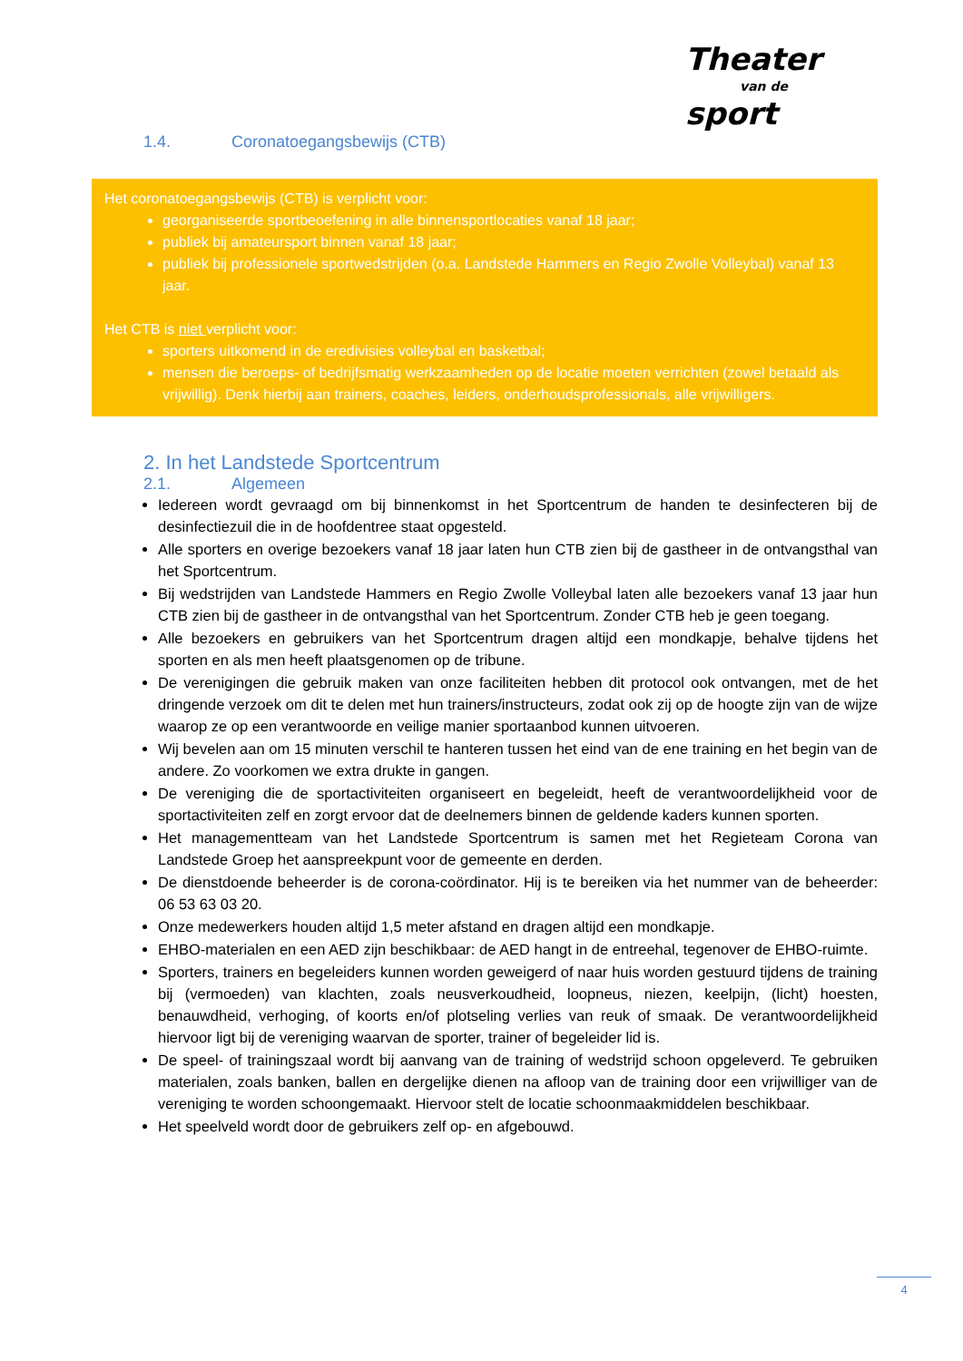Theater
van de
sport
1.4. Coronatoegangsbewijs (CTB)
Het coronatoegangsbewijs (CTB) is verplicht voor:
georganiseerde sportbeoefening in alle binnensportlocaties vanaf 18 jaar;
publiek bij amateursport binnen vanaf 18 jaar;
publiek bij professionele sportwedstrijden (o.a. Landstede Hammers en Regio Zwolle Volleybal) vanaf 13 jaar.
Het CTB is niet verplicht voor:
sporters uitkomend in de eredivisies volleybal en basketbal;
mensen die beroeps- of bedrijfsmatig werkzaamheden op de locatie moeten verrichten (zowel betaald als vrijwillig). Denk hierbij aan trainers, coaches, leiders, onderhoudsprofessionals, alle vrijwilligers.
2. In het Landstede Sportcentrum
2.1. Algemeen
Iedereen wordt gevraagd om bij binnenkomst in het Sportcentrum de handen te desinfecteren bij de desinfectiezuil die in de hoofdentree staat opgesteld.
Alle sporters en overige bezoekers vanaf 18 jaar laten hun CTB zien bij de gastheer in de ontvangsthal van het Sportcentrum.
Bij wedstrijden van Landstede Hammers en Regio Zwolle Volleybal laten alle bezoekers vanaf 13 jaar hun CTB zien bij de gastheer in de ontvangsthal van het Sportcentrum. Zonder CTB heb je geen toegang.
Alle bezoekers en gebruikers van het Sportcentrum dragen altijd een mondkapje, behalve tijdens het sporten en als men heeft plaatsgenomen op de tribune.
De verenigingen die gebruik maken van onze faciliteiten hebben dit protocol ook ontvangen, met de het dringende verzoek om dit te delen met hun trainers/instructeurs, zodat ook zij op de hoogte zijn van de wijze waarop ze op een verantwoorde en veilige manier sportaanbod kunnen uitvoeren.
Wij bevelen aan om 15 minuten verschil te hanteren tussen het eind van de ene training en het begin van de andere. Zo voorkomen we extra drukte in gangen.
De vereniging die de sportactiviteiten organiseert en begeleidt, heeft de verantwoordelijkheid voor de sportactiviteiten zelf en zorgt ervoor dat de deelnemers binnen de geldende kaders kunnen sporten.
Het managementteam van het Landstede Sportcentrum is samen met het Regieteam Corona van Landstede Groep het aanspreekpunt voor de gemeente en derden.
De dienstdoende beheerder is de corona-coördinator. Hij is te bereiken via het nummer van de beheerder: 06 53 63 03 20.
Onze medewerkers houden altijd 1,5 meter afstand en dragen altijd een mondkapje.
EHBO-materialen en een AED zijn beschikbaar: de AED hangt in de entreehal, tegenover de EHBO-ruimte.
Sporters, trainers en begeleiders kunnen worden geweigerd of naar huis worden gestuurd tijdens de training bij (vermoeden) van klachten, zoals neusverkoudheid, loopneus, niezen, keelpijn, (licht) hoesten, benauwdheid, verhoging, of koorts en/of plotseling verlies van reuk of smaak. De verantwoordelijkheid hiervoor ligt bij de vereniging waarvan de sporter, trainer of begeleider lid is.
De speel- of trainingszaal wordt bij aanvang van de training of wedstrijd schoon opgeleverd. Te gebruiken materialen, zoals banken, ballen en dergelijke dienen na afloop van de training door een vrijwilliger van de vereniging te worden schoongemaakt. Hiervoor stelt de locatie schoonmaakmiddelen beschikbaar.
Het speelveld wordt door de gebruikers zelf op- en afgebouwd.
4